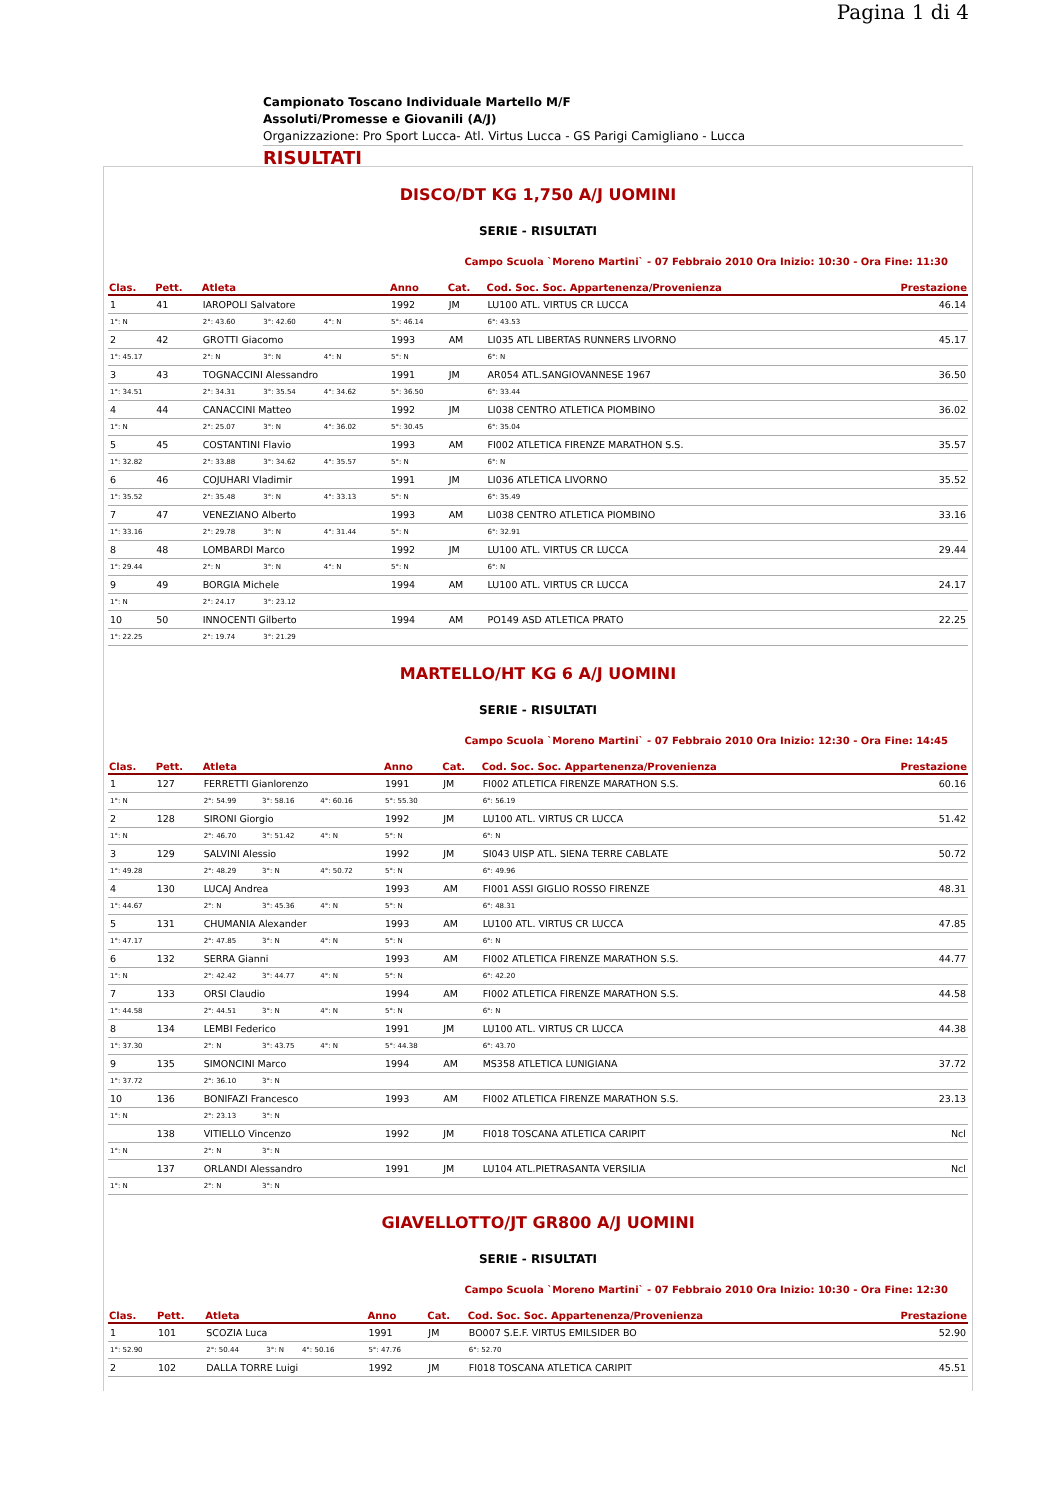Pagina 1 di 4
Campionato Toscano Individuale Martello M/F
Assoluti/Promesse e Giovanili (A/J)
Organizzazione: Pro Sport Lucca- Atl. Virtus Lucca - GS Parigi Camigliano - Lucca
RISULTATI
DISCO/DT KG 1,750 A/J UOMINI
SERIE - RISULTATI
Campo Scuola `Moreno Martini` - 07 Febbraio 2010 Ora Inizio: 10:30 - Ora Fine: 11:30
| Clas. | Pett. | Atleta | | | | Anno | Cat. | Cod. Soc. Soc. Appartenenza/Provenienza | | Prestazione |
| --- | --- | --- | --- | --- | --- | --- | --- | --- | --- | --- |
| 1 | 41 | IAROPOLI Salvatore | | | | 1992 | JM | LU100 ATL. VIRTUS CR LUCCA | | 46.14 |
| 1°: N | | 2°: 43.60 | 3°: 42.60 | 4°: N | | 5°: 46.14 | | 6°: 43.53 | | |
| 2 | 42 | GROTTI Giacomo | | | | 1993 | AM | LI035 ATL LIBERTAS RUNNERS LIVORNO | | 45.17 |
| 1°: 45.17 | | 2°: N | 3°: N | 4°: N | | 5°: N | | 6°: N | | |
| 3 | 43 | TOGNACCINI Alessandro | | | | 1991 | JM | AR054 ATL.SANGIOVANNESE 1967 | | 36.50 |
| 1°: 34.51 | | 2°: 34.31 | 3°: 35.54 | 4°: 34.62 | | 5°: 36.50 | | 6°: 33.44 | | |
| 4 | 44 | CANACCINI Matteo | | | | 1992 | JM | LI038 CENTRO ATLETICA PIOMBINO | | 36.02 |
| 1°: N | | 2°: 25.07 | 3°: N | 4°: 36.02 | | 5°: 30.45 | | 6°: 35.04 | | |
| 5 | 45 | COSTANTINI Flavio | | | | 1993 | AM | FI002 ATLETICA FIRENZE MARATHON S.S. | | 35.57 |
| 1°: 32.82 | | 2°: 33.88 | 3°: 34.62 | 4°: 35.57 | | 5°: N | | 6°: N | | |
| 6 | 46 | COJUHARI Vladimir | | | | 1991 | JM | LI036 ATLETICA LIVORNO | | 35.52 |
| 1°: 35.52 | | 2°: 35.48 | 3°: N | 4°: 33.13 | | 5°: N | | 6°: 35.49 | | |
| 7 | 47 | VENEZIANO Alberto | | | | 1993 | AM | LI038 CENTRO ATLETICA PIOMBINO | | 33.16 |
| 1°: 33.16 | | 2°: 29.78 | 3°: N | 4°: 31.44 | | 5°: N | | 6°: 32.91 | | |
| 8 | 48 | LOMBARDI Marco | | | | 1992 | JM | LU100 ATL. VIRTUS CR LUCCA | | 29.44 |
| 1°: 29.44 | | 2°: N | 3°: N | 4°: N | | 5°: N | | 6°: N | | |
| 9 | 49 | BORGIA Michele | | | | 1994 | AM | LU100 ATL. VIRTUS CR LUCCA | | 24.17 |
| 1°: N | | 2°: 24.17 | 3°: 23.12 | | | | | | | |
| 10 | 50 | INNOCENTI Gilberto | | | | 1994 | AM | PO149 ASD ATLETICA PRATO | | 22.25 |
| 1°: 22.25 | | 2°: 19.74 | 3°: 21.29 | | | | | | | |
MARTELLO/HT KG 6 A/J UOMINI
SERIE - RISULTATI
Campo Scuola `Moreno Martini` - 07 Febbraio 2010 Ora Inizio: 12:30 - Ora Fine: 14:45
| Clas. | Pett. | Atleta | | | | Anno | Cat. | Cod. Soc. Soc. Appartenenza/Provenienza | | Prestazione |
| --- | --- | --- | --- | --- | --- | --- | --- | --- | --- | --- |
| 1 | 127 | FERRETTI Gianlorenzo | | | | 1991 | JM | FI002 ATLETICA FIRENZE MARATHON S.S. | | 60.16 |
| 1°: N | | 2°: 54.99 | 3°: 58.16 | 4°: 60.16 | | 5°: 55.30 | | 6°: 56.19 | | |
| 2 | 128 | SIRONI Giorgio | | | | 1992 | JM | LU100 ATL. VIRTUS CR LUCCA | | 51.42 |
| 1°: N | | 2°: 46.70 | 3°: 51.42 | 4°: N | | 5°: N | | 6°: N | | |
| 3 | 129 | SALVINI Alessio | | | | 1992 | JM | SI043 UISP ATL. SIENA TERRE CABLATE | | 50.72 |
| 1°: 49.28 | | 2°: 48.29 | 3°: N | 4°: 50.72 | | 5°: N | | 6°: 49.96 | | |
| 4 | 130 | LUCAJ Andrea | | | | 1993 | AM | FI001 ASSI GIGLIO ROSSO FIRENZE | | 48.31 |
| 1°: 44.67 | | 2°: N | 3°: 45.36 | 4°: N | | 5°: N | | 6°: 48.31 | | |
| 5 | 131 | CHUMANIA Alexander | | | | 1993 | AM | LU100 ATL. VIRTUS CR LUCCA | | 47.85 |
| 1°: 47.17 | | 2°: 47.85 | 3°: N | 4°: N | | 5°: N | | 6°: N | | |
| 6 | 132 | SERRA Gianni | | | | 1993 | AM | FI002 ATLETICA FIRENZE MARATHON S.S. | | 44.77 |
| 1°: N | | 2°: 42.42 | 3°: 44.77 | 4°: N | | 5°: N | | 6°: 42.20 | | |
| 7 | 133 | ORSI Claudio | | | | 1994 | AM | FI002 ATLETICA FIRENZE MARATHON S.S. | | 44.58 |
| 1°: 44.58 | | 2°: 44.51 | 3°: N | 4°: N | | 5°: N | | 6°: N | | |
| 8 | 134 | LEMBI Federico | | | | 1991 | JM | LU100 ATL. VIRTUS CR LUCCA | | 44.38 |
| 1°: 37.30 | | 2°: N | 3°: 43.75 | 4°: N | | 5°: 44.38 | | 6°: 43.70 | | |
| 9 | 135 | SIMONCINI Marco | | | | 1994 | AM | MS358 ATLETICA LUNIGIANA | | 37.72 |
| 1°: 37.72 | | 2°: 36.10 | 3°: N | | | | | | | |
| 10 | 136 | BONIFAZI Francesco | | | | 1993 | AM | FI002 ATLETICA FIRENZE MARATHON S.S. | | 23.13 |
| 1°: N | | 2°: 23.13 | 3°: N | | | | | | | |
| | 138 | VITIELLO Vincenzo | | | | 1992 | JM | FI018 TOSCANA ATLETICA CARIPIT | | Ncl |
| 1°: N | | 2°: N | 3°: N | | | | | | | |
| | 137 | ORLANDI Alessandro | | | | 1991 | JM | LU104 ATL.PIETRASANTA VERSILIA | | Ncl |
| 1°: N | | 2°: N | 3°: N | | | | | | | |
GIAVELLOTTO/JT GR800 A/J UOMINI
SERIE - RISULTATI
Campo Scuola `Moreno Martini` - 07 Febbraio 2010 Ora Inizio: 10:30 - Ora Fine: 12:30
| Clas. | Pett. | Atleta | | | | Anno | Cat. | Cod. Soc. Soc. Appartenenza/Provenienza | | Prestazione |
| --- | --- | --- | --- | --- | --- | --- | --- | --- | --- | --- |
| 1 | 101 | SCOZIA Luca | | | | 1991 | JM | BO007 S.E.F. VIRTUS EMILSIDER BO | | 52.90 |
| 1°: 52.90 | | 2°: 50.44 | 3°: N | 4°: 50.16 | | 5°: 47.76 | | 6°: 52.70 | | |
| 2 | 102 | DALLA TORRE Luigi | | | | 1992 | JM | FI018 TOSCANA ATLETICA CARIPIT | | 45.51 |